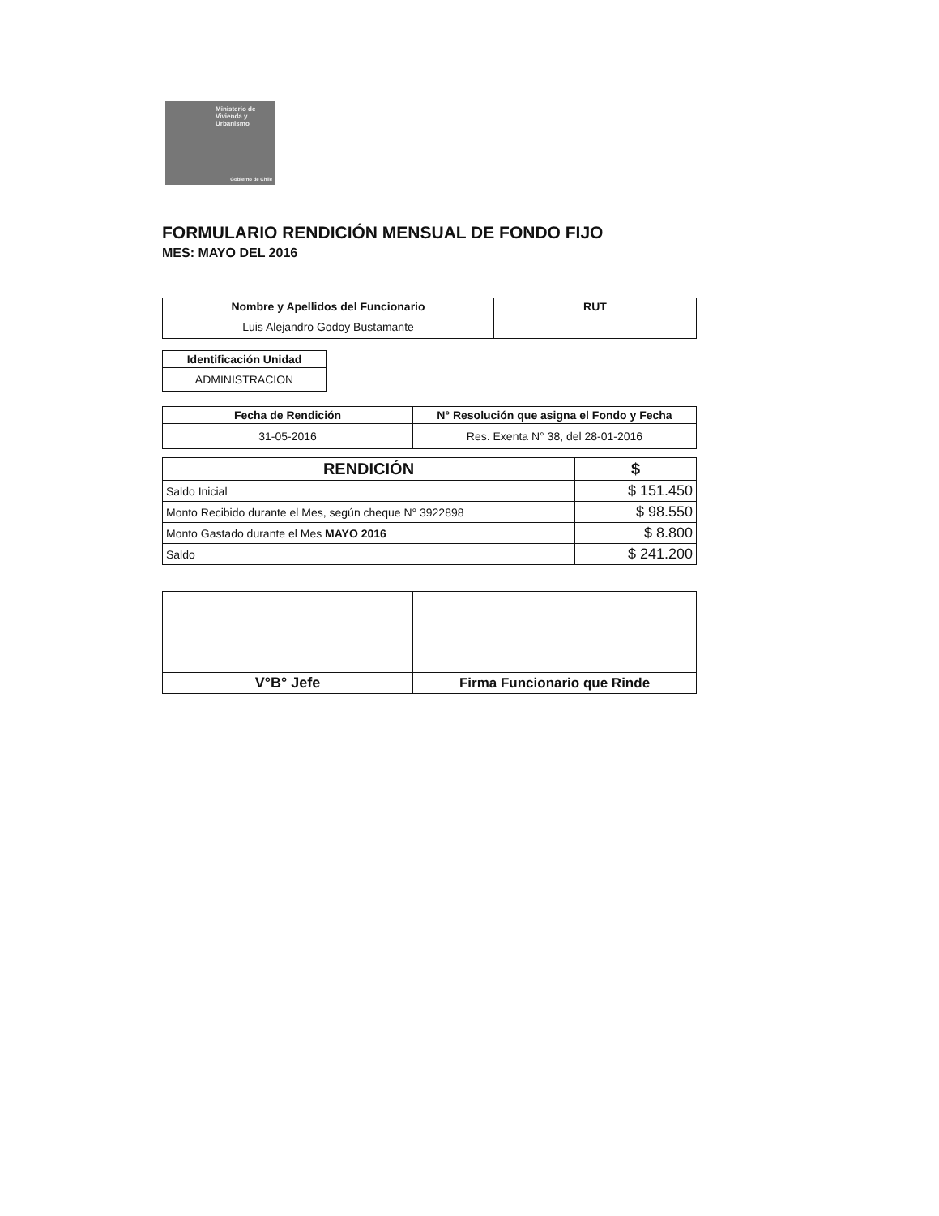Ministerio de
Vivienda y
Urbanismo
Gobierno de Chile
FORMULARIO RENDICIÓN MENSUAL DE FONDO FIJO
MES: MAYO DEL 2016
| Nombre y Apellidos del Funcionario | RUT |
| --- | --- |
| Luis Alejandro Godoy Bustamante | |
| Identificación Unidad |
| --- |
| ADMINISTRACION |
| Fecha de Rendición | N° Resolución que asigna el Fondo y Fecha |
| --- | --- |
| 31-05-2016 | Res. Exenta N° 38, del 28-01-2016 |
| RENDICIÓN | $ |
| --- | --- |
| Saldo Inicial | $ 151.450 |
| Monto Recibido durante el Mes, según cheque N° 3922898 | $ 98.550 |
| Monto Gastado durante el Mes MAYO 2016 | $ 8.800 |
| Saldo | $ 241.200 |
| V°B° Jefe | Firma Funcionario que Rinde |
| --- | --- |